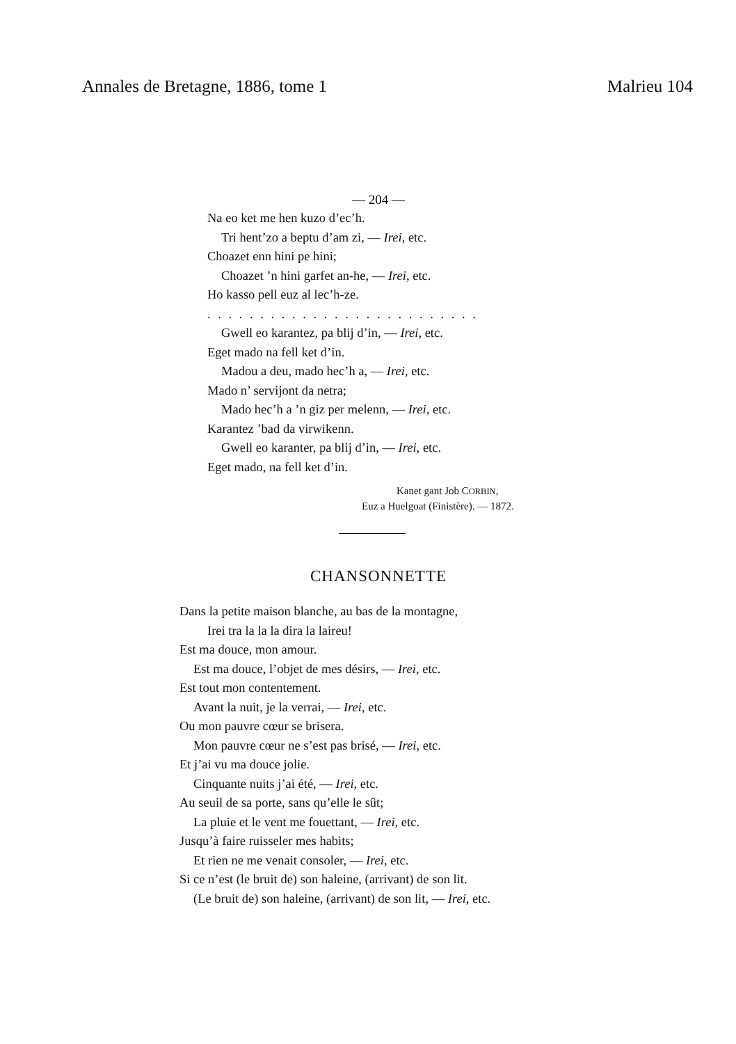Annales de Bretagne, 1886, tome 1 Malrieu 104
— 204 —
Na eo ket me hen kuzo d’ec’h.
Tri hent’zo a beptu d’am zi, — Irei, etc.
Choazet enn hini pe hini;
Choazet ’n hini garfet an-he, — Irei, etc.
Ho kasso pell euz al lec’h-ze.
. . . . . . . . . . . . . . . . . . . . . . . . . .
Gwell eo karantez, pa blij d’in, — Irei, etc.
Eget mado na fell ket d’in.
Madou a deu, mado hec’h a, — Irei, etc.
Mado n’ servijont da netra;
Mado hec’h a ’n giz per melenn, — Irei, etc.
Karantez ’bad da virwikenn.
Gwell eo karanter, pa blij d’in, — Irei, etc.
Eget mado, na fell ket d’in.
Kanet gant Job CORBIN,
Euz a Huelgoat (Finistère). — 1872.
CHANSONNETTE
Dans la petite maison blanche, au bas de la montagne,
Irei tra la la la dira la laireu!
Est ma douce, mon amour.
Est ma douce, l’objet de mes désirs, — Irei, etc.
Est tout mon contentement.
Avant la nuit, je la verrai, — Irei, etc.
Ou mon pauvre cœur se brisera.
Mon pauvre cœur ne s’est pas brisé, — Irei, etc.
Et j’ai vu ma douce jolie.
Cinquante nuits j’ai été, — Irei, etc.
Au seuil de sa porte, sans qu’elle le sût;
La pluie et le vent me fouettant, — Irei, etc.
Jusqu’à faire ruisseler mes habits;
Et rien ne me venait consoler, — Irei, etc.
Si ce n’est (le bruit de) son haleine, (arrivant) de son lit.
(Le bruit de) son haleine, (arrivant) de son lit, — Irei, etc.